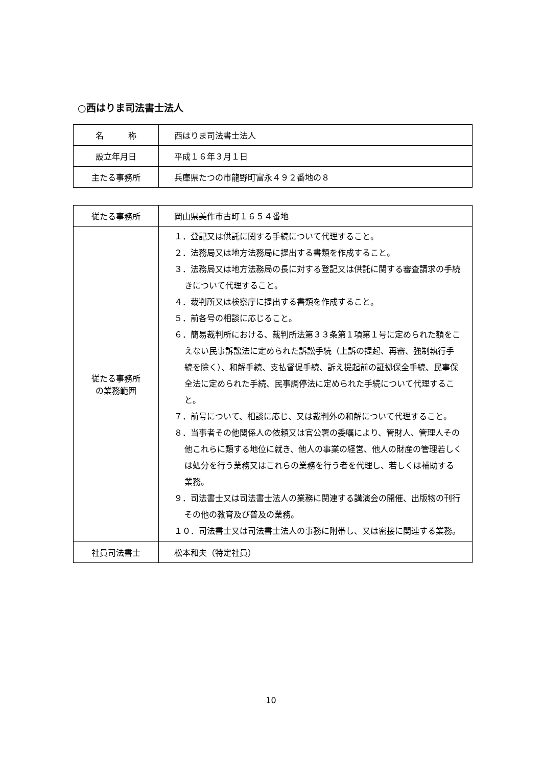○西はりま司法書士法人
| 名 称 | 西はりま司法書士法人 |
| 設立年月日 | 平成１６年３月１日 |
| 主たる事務所 | 兵庫県たつの市龍野町富永４９２番地の８ |
| 従たる事務所 | 岡山県美作市古町１６５４番地 |
| 従たる事務所 の業務範囲 | １．登記又は供託に関する手続について代理すること。 ２．法務局又は地方法務局に提出する書類を作成すること。 ３．法務局又は地方法務局の長に対する登記又は供託に関する審査請求の手続きについて代理すること。 ４．裁判所又は検察庁に提出する書類を作成すること。 ５．前各号の相談に応じること。 ６．簡易裁判所における、裁判所法第３３条第１項第１号に定められた額をこえない民事訴訟法に定められた訴訟手続（上訴の提起、再審、強制執行手続を除く）、和解手続、支払督促手続、訴え提起前の証拠保全手続、民事保全法に定められた手続、民事調停法に定められた手続について代理すること。 ７．前号について、相談に応じ、又は裁判外の和解について代理すること。 ８．当事者その他関係人の依頼又は官公署の委嘱により、管財人、管理人その他これらに類する地位に就き、他人の事業の経営、他人の財産の管理若しくは処分を行う業務又はこれらの業務を行う者を代理し、若しくは補助する業務。 ９．司法書士又は司法書士法人の業務に関連する講演会の開催、出版物の刊行その他の教育及び普及の業務。 １０．司法書士又は司法書士法人の事務に附帯し、又は密接に関連する業務。 |
| 社員司法書士 | 松本和夫（特定社員） |
10